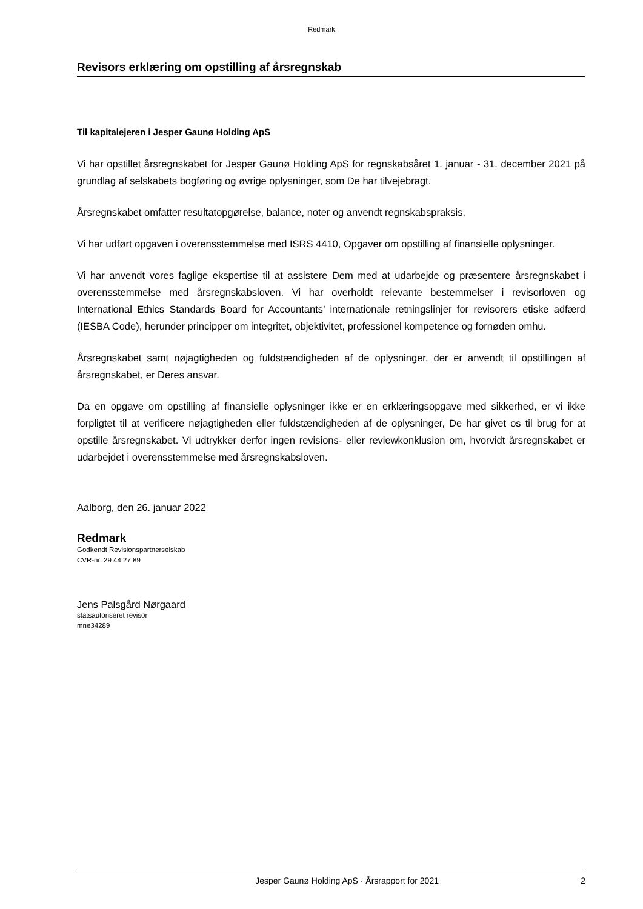Redmark
Revisors erklæring om opstilling af årsregnskab
Til kapitalejeren i Jesper Gaunø Holding ApS
Vi har opstillet årsregnskabet for Jesper Gaunø Holding ApS for regnskabsåret 1. januar - 31. december 2021 på grundlag af selskabets bogføring og øvrige oplysninger, som De har tilvejebragt.
Årsregnskabet omfatter resultatopgørelse, balance, noter og anvendt regnskabspraksis.
Vi har udført opgaven i overensstemmelse med ISRS 4410, Opgaver om opstilling af finansielle oplysninger.
Vi har anvendt vores faglige ekspertise til at assistere Dem med at udarbejde og præsentere årsregnskabet i overensstemmelse med årsregnskabsloven. Vi har overholdt relevante bestemmelser i revisorloven og International Ethics Standards Board for Accountants’ internationale retningslinjer for revisorers etiske adfærd (IESBA Code), herunder principper om integritet, objektivitet, professionel kompetence og fornøden omhu.
Årsregnskabet samt nøjagtigheden og fuldstændigheden af de oplysninger, der er anvendt til opstillingen af årsregnskabet, er Deres ansvar.
Da en opgave om opstilling af finansielle oplysninger ikke er en erklæringsopgave med sikkerhed, er vi ikke forpligtet til at verificere nøjagtigheden eller fuldstændigheden af de oplysninger, De har givet os til brug for at opstille årsregnskabet. Vi udtrykker derfor ingen revisions- eller reviewkonklusion om, hvorvidt årsregnskabet er udarbejdet i overensstemmelse med årsregnskabsloven.
Aalborg, den 26. januar 2022
Redmark
Godkendt Revisionspartnerselskab
CVR-nr. 29 44 27 89
Jens Palsgård Nørgaard
statsautoriseret revisor
mne34289
Jesper Gaunø Holding ApS · Årsrapport for 2021 2